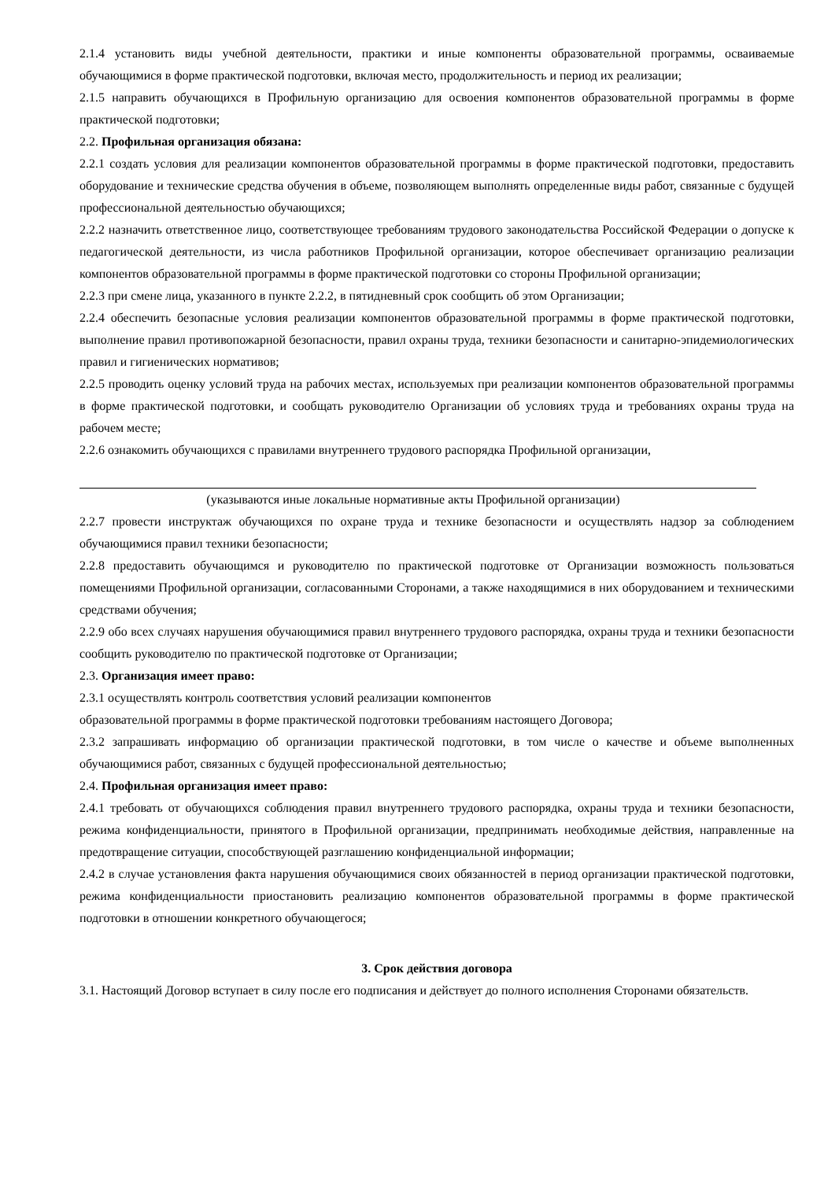2.1.4 установить виды учебной деятельности, практики и иные компоненты образовательной программы, осваиваемые обучающимися в форме практической подготовки, включая место, продолжительность и период их реализации;
2.1.5 направить обучающихся в Профильную организацию для освоения компонентов образовательной программы в форме практической подготовки;
2.2. Профильная организация обязана:
2.2.1 создать условия для реализации компонентов образовательной программы в форме практической подготовки, предоставить оборудование и технические средства обучения в объеме, позволяющем выполнять определенные виды работ, связанные с будущей профессиональной деятельностью обучающихся;
2.2.2 назначить ответственное лицо, соответствующее требованиям трудового законодательства Российской Федерации о допуске к педагогической деятельности, из числа работников Профильной организации, которое обеспечивает организацию реализации компонентов образовательной программы в форме практической подготовки со стороны Профильной организации;
2.2.3 при смене лица, указанного в пункте 2.2.2, в пятидневный срок сообщить об этом Организации;
2.2.4 обеспечить безопасные условия реализации компонентов образовательной программы в форме практической подготовки, выполнение правил противопожарной безопасности, правил охраны труда, техники безопасности и санитарно-эпидемиологических правил и гигиенических нормативов;
2.2.5 проводить оценку условий труда на рабочих местах, используемых при реализации компонентов образовательной программы в форме практической подготовки, и сообщать руководителю Организации об условиях труда и требованиях охраны труда на рабочем месте;
2.2.6 ознакомить обучающихся с правилами внутреннего трудового распорядка Профильной организации,
(указываются иные локальные нормативные акты Профильной организации)
2.2.7 провести инструктаж обучающихся по охране труда и технике безопасности и осуществлять надзор за соблюдением обучающимися правил техники безопасности;
2.2.8 предоставить обучающимся и руководителю по практической подготовке от Организации возможность пользоваться помещениями Профильной организации, согласованными Сторонами, а также находящимися в них оборудованием и техническими средствами обучения;
2.2.9 обо всех случаях нарушения обучающимися правил внутреннего трудового распорядка, охраны труда и техники безопасности сообщить руководителю по практической подготовке от Организации;
2.3. Организация имеет право:
2.3.1 осуществлять контроль соответствия условий реализации компонентов
образовательной программы в форме практической подготовки требованиям настоящего Договора;
2.3.2 запрашивать информацию об организации практической подготовки, в том числе о качестве и объеме выполненных обучающимися работ, связанных с будущей профессиональной деятельностью;
2.4. Профильная организация имеет право:
2.4.1 требовать от обучающихся соблюдения правил внутреннего трудового распорядка, охраны труда и техники безопасности, режима конфиденциальности, принятого в Профильной организации, предпринимать необходимые действия, направленные на предотвращение ситуации, способствующей разглашению конфиденциальной информации;
2.4.2 в случае установления факта нарушения обучающимися своих обязанностей в период организации практической подготовки, режима конфиденциальности приостановить реализацию компонентов образовательной программы в форме практической подготовки в отношении конкретного обучающегося;
3. Срок действия договора
3.1. Настоящий Договор вступает в силу после его подписания и действует до полного исполнения Сторонами обязательств.